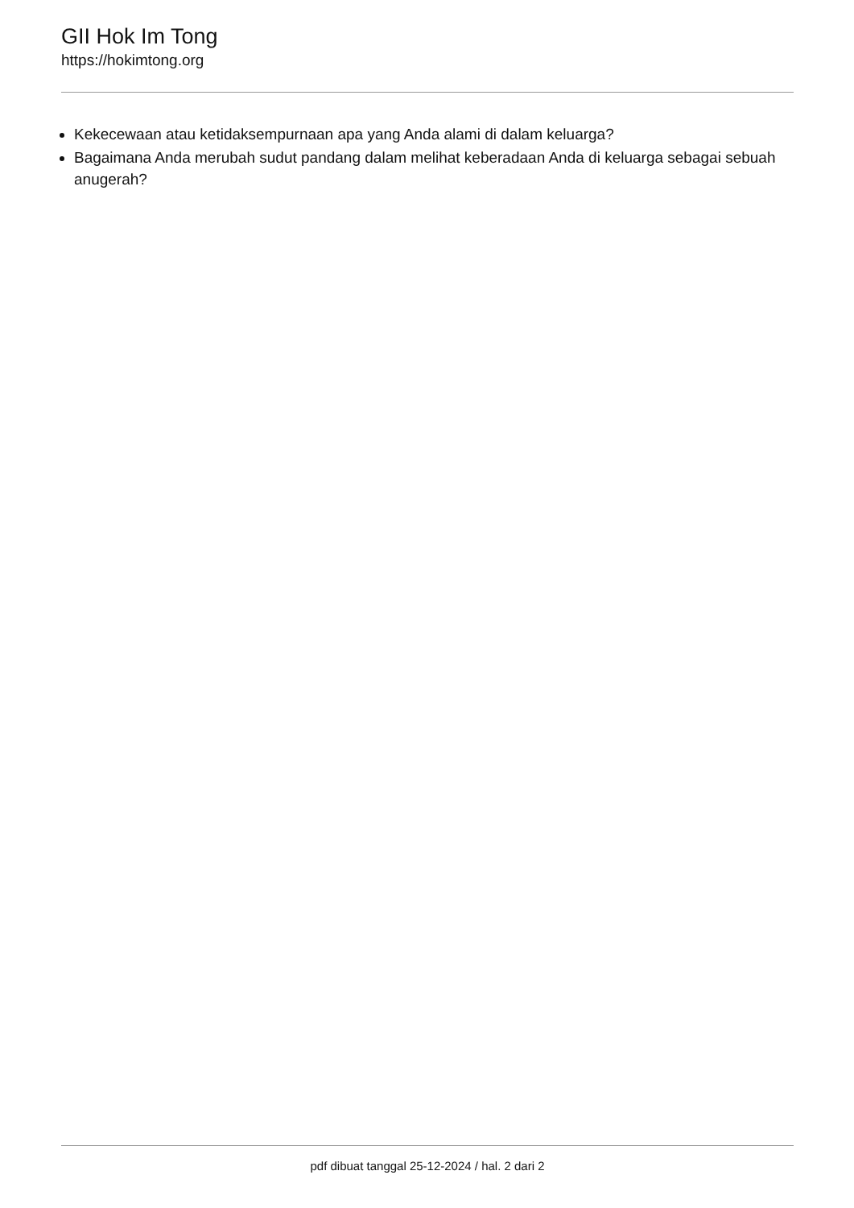GII Hok Im Tong
https://hokimtong.org
Kekecewaan atau ketidaksempurnaan apa yang Anda alami di dalam keluarga?
Bagaimana Anda merubah sudut pandang dalam melihat keberadaan Anda di keluarga sebagai sebuah anugerah?
pdf dibuat tanggal 25-12-2024 / hal. 2 dari 2